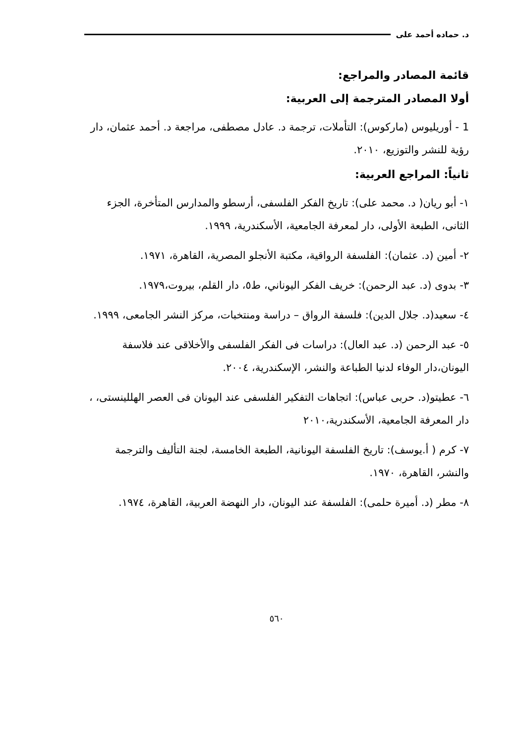د. حماده أحمد على
قائمة المصادر والمراجع:
أولا المصادر المترجمة إلى العربية:
1 - أوريليوس (ماركوس): التأملات، ترجمة د. عادل مصطفى، مراجعة د. أحمد عثمان، دار رؤية للنشر والتوزيع، ٢٠١٠.
ثانياً: المراجع العربية:
١- أبو ريان( د. محمد على): تاريخ الفكر الفلسفى، أرسطو والمدارس المتأخرة، الجزء الثانى، الطبعة الأولى، دار لمعرفة الجامعية، الأسكندرية، ١٩٩٩.
٢- أمين (د. عثمان): الفلسفة الرواقية، مكتبة الأنجلو المصرية، القاهرة، ١٩٧١.
٣- بدوى (د. عبد الرحمن): خريف الفكر اليوناني، ط٥، دار القلم، بيروت،١٩٧٩.
٤- سعيد(د. جلال الدين): فلسفة الرواق – دراسة ومنتخبات، مركز النشر الجامعى، ١٩٩٩.
٥- عبد الرحمن (د. عبد العال): دراسات فى الفكر الفلسفى والأخلاقى عند فلاسفة اليونان،دار الوفاء لدنيا الطباعة والنشر، الإسكندرية، ٢٠٠٤.
٦- عطيتو(د. حربى عباس): اتجاهات التفكير الفلسفى عند اليونان فى العصر الهللينستى، ، دار المعرفة الجامعية، الأسكندرية،٢٠١٠
٧- كرم ( أ.يوسف): تاريخ الفلسفة اليونانية، الطبعة الخامسة، لجنة التأليف والترجمة والنشر، القاهرة، ١٩٧٠.
٨- مطر (د. أميرة حلمى): الفلسفة عند اليونان، دار النهضة العربية، القاهرة، ١٩٧٤.
٥٦٠